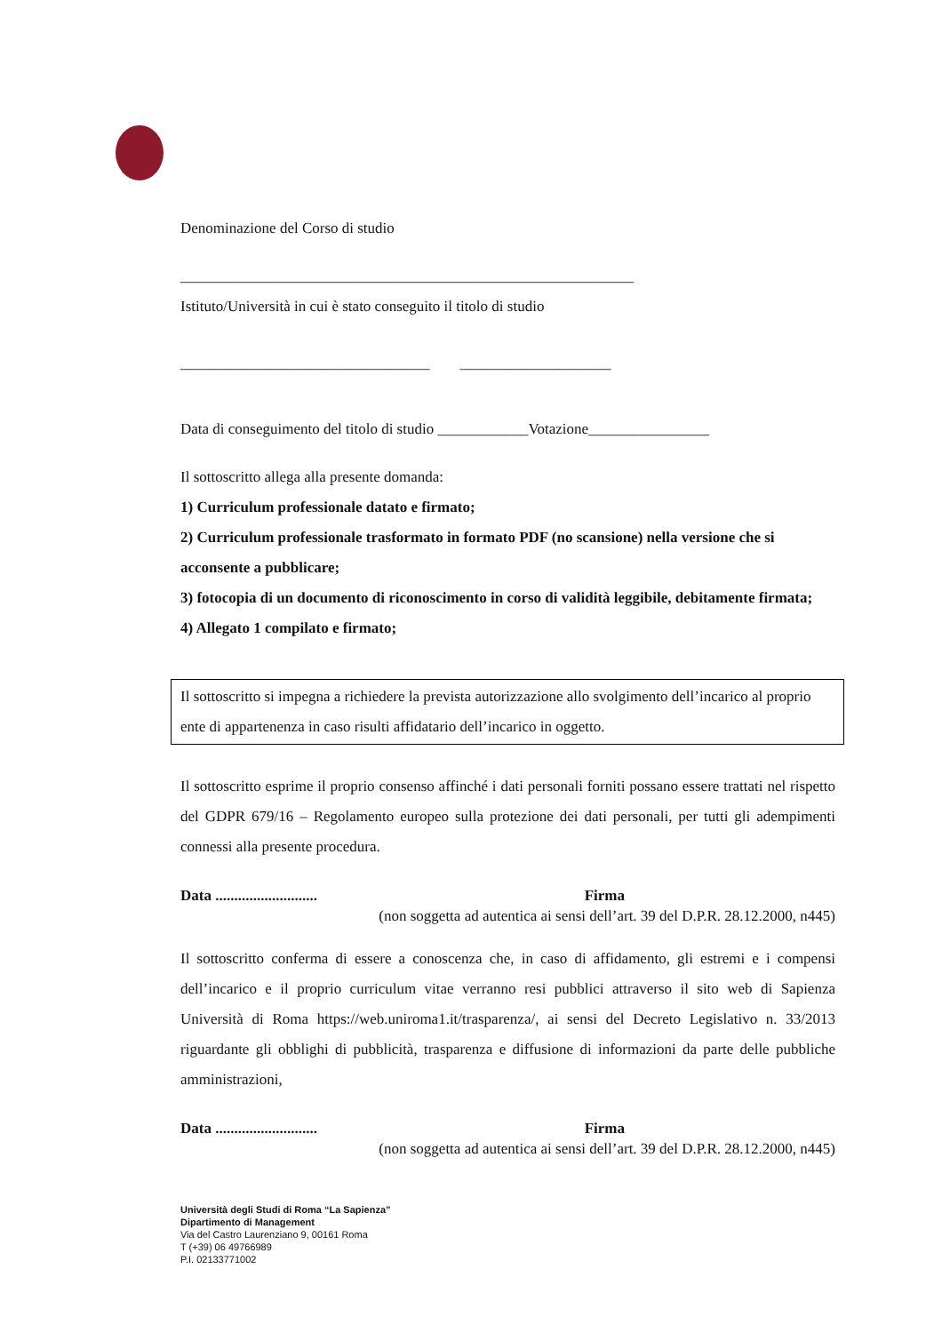Denominazione del Corso di studio
____________________________________________________________
Istituto/Università in cui è stato conseguito il titolo di studio
_________________________________ ____________________
Data di conseguimento del titolo di studio ____________Votazione________________
Il sottoscritto allega alla presente domanda:
1) Curriculum professionale datato e firmato;
2) Curriculum professionale trasformato in formato PDF (no scansione) nella versione che si acconsente a pubblicare;
3) fotocopia di un documento di riconoscimento in corso di validità leggibile, debitamente firmata;
4) Allegato 1 compilato e firmato;
Il sottoscritto si impegna a richiedere la prevista autorizzazione allo svolgimento dell’incarico al proprio ente di appartenenza in caso risulti affidatario dell’incarico in oggetto.
Il sottoscritto esprime il proprio consenso affinché i dati personali forniti possano essere trattati nel rispetto del GDPR 679/16 – Regolamento europeo sulla protezione dei dati personali, per tutti gli adempimenti connessi alla presente procedura.
Data ........................... Firma
(non soggetta ad autentica ai sensi dell’art. 39 del D.P.R. 28.12.2000, n445)
Il sottoscritto conferma di essere a conoscenza che, in caso di affidamento, gli estremi e i compensi dell’incarico e il proprio curriculum vitae verranno resi pubblici attraverso il sito web di Sapienza Università di Roma https://web.uniroma1.it/trasparenza/, ai sensi del Decreto Legislativo n. 33/2013 riguardante gli obblighi di pubblicità, trasparenza e diffusione di informazioni da parte delle pubbliche amministrazioni,
Data ........................... Firma
(non soggetta ad autentica ai sensi dell’art. 39 del D.P.R. 28.12.2000, n445)
Università degli Studi di Roma “La Sapienza”
Dipartimento di Management
Via del Castro Laurenziano 9, 00161 Roma
T (+39) 06 49766989
P.I. 02133771002